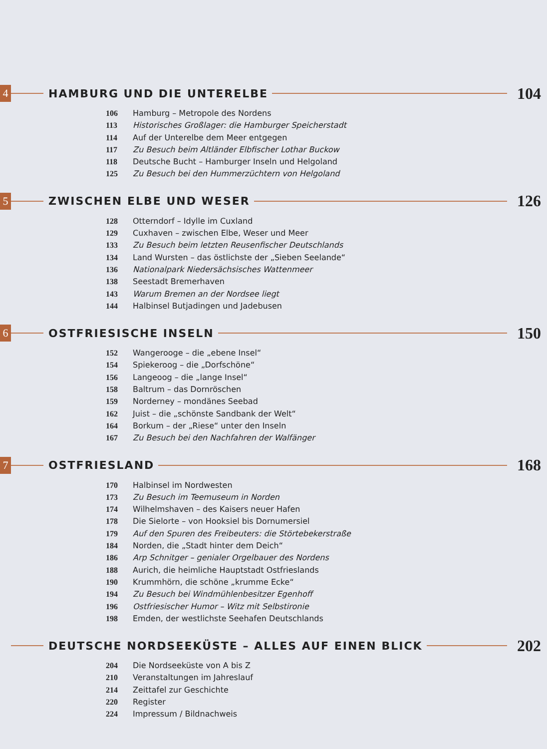4
HAMBURG UND DIE UNTERELBE
104
106 Hamburg – Metropole des Nordens
113 Historisches Großlager: die Hamburger Speicherstadt
114 Auf der Unterelbe dem Meer entgegen
117 Zu Besuch beim Altländer Elbfischer Lothar Buckow
118 Deutsche Bucht – Hamburger Inseln und Helgoland
125 Zu Besuch bei den Hummerzüchtern von Helgoland
5
ZWISCHEN ELBE UND WESER
126
128 Otterndorf – Idylle im Cuxland
129 Cuxhaven – zwischen Elbe, Weser und Meer
133 Zu Besuch beim letzten Reusenfischer Deutschlands
134 Land Wursten – das östlichste der „Sieben Seelande“
136 Nationalpark Niedersächsisches Wattenmeer
138 Seestadt Bremerhaven
143 Warum Bremen an der Nordsee liegt
144 Halbinsel Butjadingen und Jadebusen
6
OSTFRIESISCHE INSELN
150
152 Wangerooge – die „ebene Insel“
154 Spiekeroog – die „Dorfschöne“
156 Langeoog – die „lange Insel“
158 Baltrum – das Dornröschen
159 Norderney – mondänes Seebad
162 Juist – die „schönste Sandbank der Welt“
164 Borkum – der „Riese“ unter den Inseln
167 Zu Besuch bei den Nachfahren der Walfänger
7
OSTFRIESLAND
168
170 Halbinsel im Nordwesten
173 Zu Besuch im Teemuseum in Norden
174 Wilhelmshaven – des Kaisers neuer Hafen
178 Die Sielorte – von Hooksiel bis Dornumersiel
179 Auf den Spuren des Freibeuters: die Störtebekerstraße
184 Norden, die „Stadt hinter dem Deich“
186 Arp Schnitger – genialer Orgelbauer des Nordens
188 Aurich, die heimliche Hauptstadt Ostfrieslands
190 Krummhörn, die schöne „krumme Ecke“
194 Zu Besuch bei Windmühlenbesitzer Egenhoff
196 Ostfriesischer Humor – Witz mit Selbstironie
198 Emden, der westlichste Seehafen Deutschlands
DEUTSCHE NORDSEEKÜSTE – ALLES AUF EINEN BLICK
202
204 Die Nordseeküste von A bis Z
210 Veranstaltungen im Jahreslauf
214 Zeittafel zur Geschichte
220 Register
224 Impressum / Bildnachweis